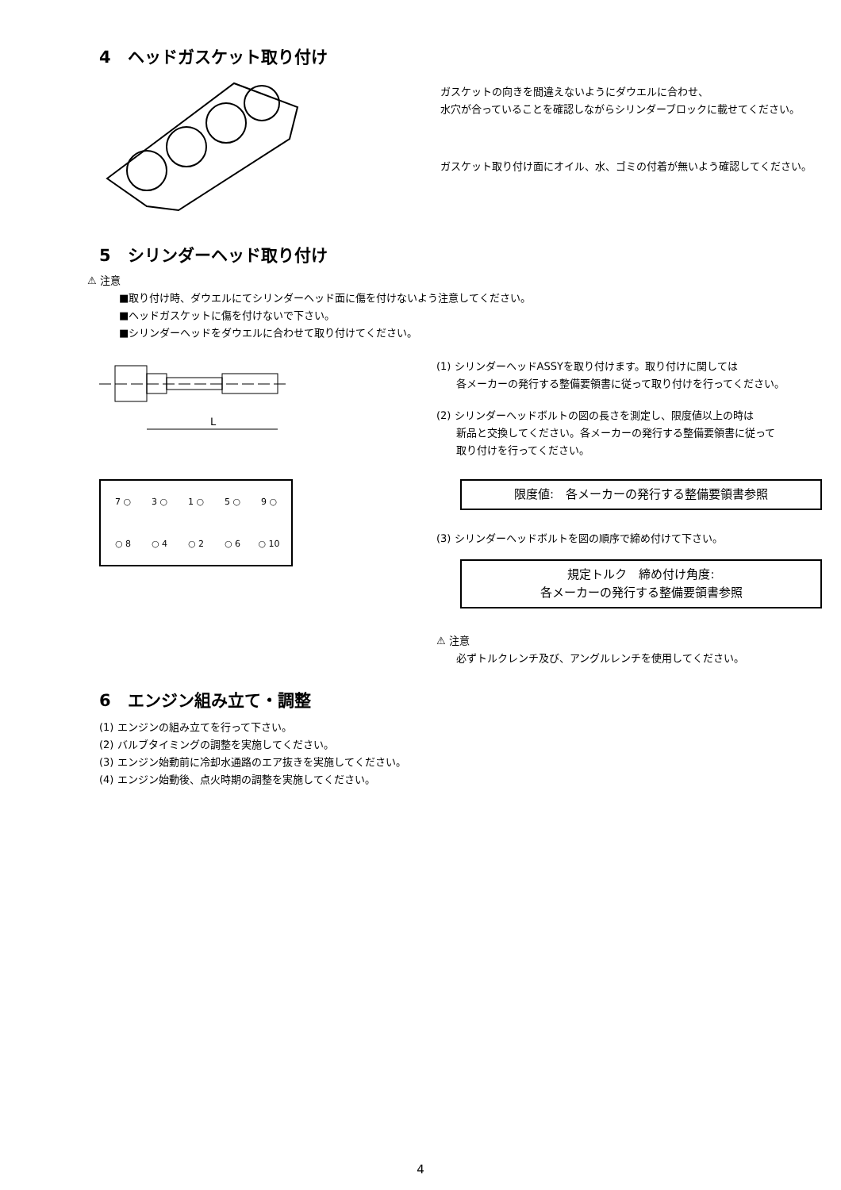4　ヘッドガスケット取り付け
ガスケットの向きを間違えないようにダウエルに合わせ、
水穴が合っていることを確認しながらシリンダーブロックに載せてください。
ガスケット取り付け面にオイル、水、ゴミの付着が無いよう確認してください。
5　シリンダーヘッド取り付け
⚠ 注意
■取り付け時、ダウエルにてシリンダーヘッド面に傷を付けないよう注意してください。
■ヘッドガスケットに傷を付けないで下さい。
■シリンダーヘッドをダウエルに合わせて取り付けてください。
L
7 ○ 3 ○ 1 ○ 5 ○ 9 ○ ○ 8 ○ 4 ○ 2 ○ 6 ○ 10
(1) シリンダーヘッドASSYを取り付けます。取り付けに関しては
各メーカーの発行する整備要領書に従って取り付けを行ってください。
(2) シリンダーヘッドボルトの図の長さを測定し、限度値以上の時は
新品と交換してください。各メーカーの発行する整備要領書に従って
取り付けを行ってください。
限度値:　各メーカーの発行する整備要領書参照
(3) シリンダーヘッドボルトを図の順序で締め付けて下さい。
規定トルク　締め付け角度:
各メーカーの発行する整備要領書参照
⚠ 注意
必ずトルクレンチ及び、アングルレンチを使用してください。
6　エンジン組み立て・調整
(1) エンジンの組み立てを行って下さい。
(2) バルブタイミングの調整を実施してください。
(3) エンジン始動前に冷却水通路のエア抜きを実施してください。
(4) エンジン始動後、点火時期の調整を実施してください。
4